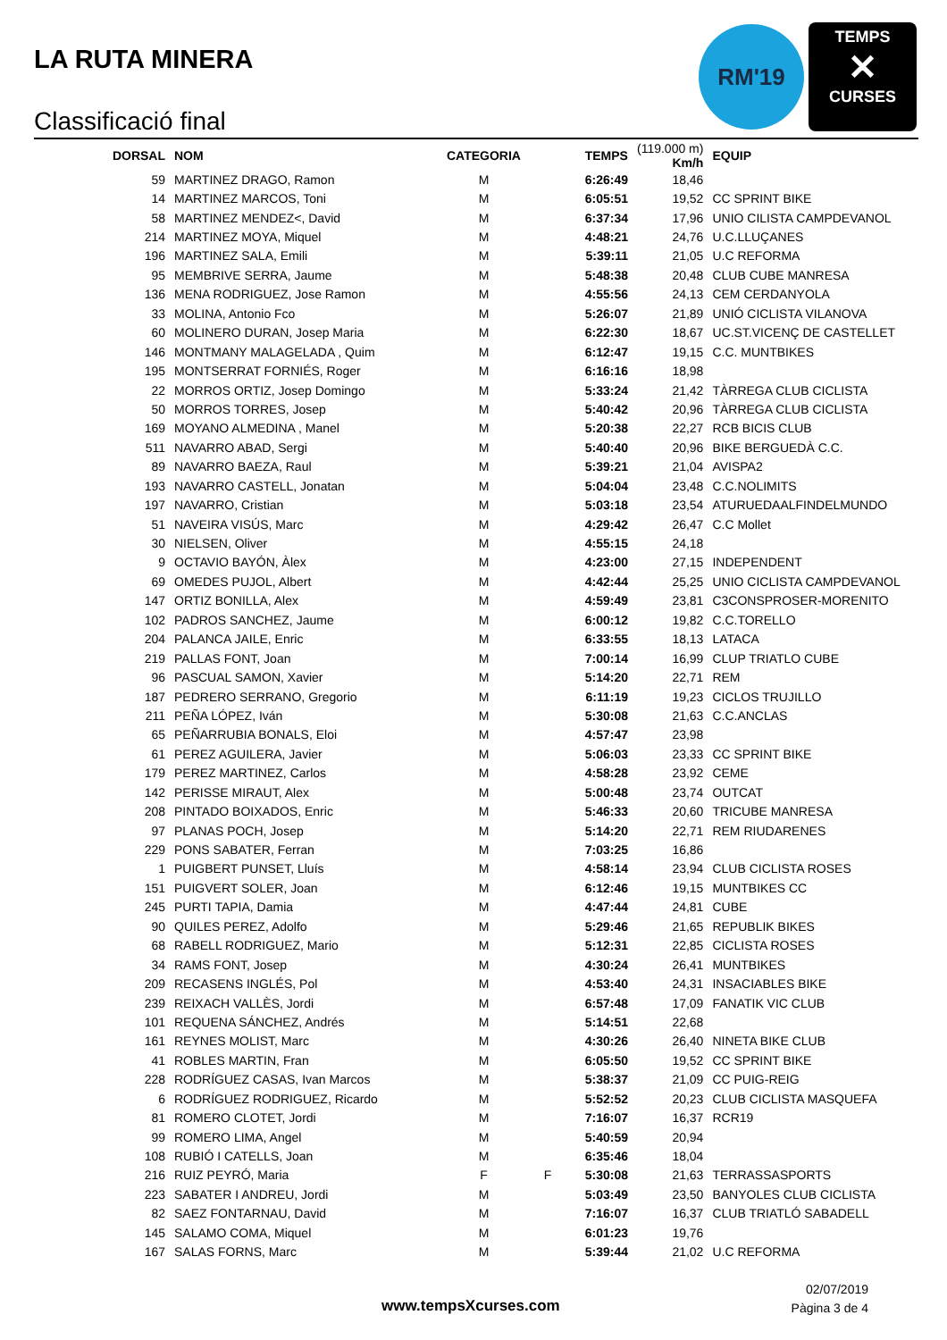LA RUTA MINERA
Classificació final
RM'19
TEMPS
✕
CURSES
| DORSAL | NOM | CATEGORIA | | TEMPS | (119.000 m) Km/h | EQUIP |
| --- | --- | --- | --- | --- | --- | --- |
| 59 | MARTINEZ DRAGO, Ramon | M | | 6:26:49 | 18,46 | |
| 14 | MARTINEZ MARCOS, Toni | M | | 6:05:51 | 19,52 | CC SPRINT BIKE |
| 58 | MARTINEZ MENDEZ<, David | M | | 6:37:34 | 17,96 | UNIO CILISTA CAMPDEVANOL |
| 214 | MARTINEZ MOYA, Miquel | M | | 4:48:21 | 24,76 | U.C.LLUÇANES |
| 196 | MARTINEZ SALA, Emili | M | | 5:39:11 | 21,05 | U.C REFORMA |
| 95 | MEMBRIVE SERRA, Jaume | M | | 5:48:38 | 20,48 | CLUB CUBE MANRESA |
| 136 | MENA RODRIGUEZ, Jose Ramon | M | | 4:55:56 | 24,13 | CEM CERDANYOLA |
| 33 | MOLINA, Antonio Fco | M | | 5:26:07 | 21,89 | UNIÓ CICLISTA VILANOVA |
| 60 | MOLINERO DURAN, Josep Maria | M | | 6:22:30 | 18,67 | UC.ST.VICENÇ DE CASTELLET |
| 146 | MONTMANY MALAGELADA , Quim | M | | 6:12:47 | 19,15 | C.C. MUNTBIKES |
| 195 | MONTSERRAT FORNIÉS, Roger | M | | 6:16:16 | 18,98 | |
| 22 | MORROS ORTIZ, Josep Domingo | M | | 5:33:24 | 21,42 | TÀRREGA CLUB CICLISTA |
| 50 | MORROS TORRES, Josep | M | | 5:40:42 | 20,96 | TÀRREGA CLUB CICLISTA |
| 169 | MOYANO ALMEDINA , Manel | M | | 5:20:38 | 22,27 | RCB BICIS CLUB |
| 511 | NAVARRO ABAD, Sergi | M | | 5:40:40 | 20,96 | BIKE BERGUEDÀ C.C. |
| 89 | NAVARRO BAEZA, Raul | M | | 5:39:21 | 21,04 | AVISPA2 |
| 193 | NAVARRO CASTELL, Jonatan | M | | 5:04:04 | 23,48 | C.C.NOLIMITS |
| 197 | NAVARRO, Cristian | M | | 5:03:18 | 23,54 | ATURUEDAALFINDELMUNDO |
| 51 | NAVEIRA VISÚS, Marc | M | | 4:29:42 | 26,47 | C.C Mollet |
| 30 | NIELSEN, Oliver | M | | 4:55:15 | 24,18 | |
| 9 | OCTAVIO BAYÓN, Àlex | M | | 4:23:00 | 27,15 | INDEPENDENT |
| 69 | OMEDES PUJOL, Albert | M | | 4:42:44 | 25,25 | UNIO CICLISTA CAMPDEVANOL |
| 147 | ORTIZ BONILLA, Alex | M | | 4:59:49 | 23,81 | C3CONSPROSER-MORENITO |
| 102 | PADROS SANCHEZ, Jaume | M | | 6:00:12 | 19,82 | C.C.TORELLO |
| 204 | PALANCA JAILE, Enric | M | | 6:33:55 | 18,13 | LATACA |
| 219 | PALLAS FONT, Joan | M | | 7:00:14 | 16,99 | CLUP TRIATLO CUBE |
| 96 | PASCUAL SAMON, Xavier | M | | 5:14:20 | 22,71 | REM |
| 187 | PEDRERO SERRANO, Gregorio | M | | 6:11:19 | 19,23 | CICLOS TRUJILLO |
| 211 | PEÑA LÓPEZ, Iván | M | | 5:30:08 | 21,63 | C.C.ANCLAS |
| 65 | PEÑARRUBIA BONALS, Eloi | M | | 4:57:47 | 23,98 | |
| 61 | PEREZ AGUILERA, Javier | M | | 5:06:03 | 23,33 | CC SPRINT BIKE |
| 179 | PEREZ MARTINEZ, Carlos | M | | 4:58:28 | 23,92 | CEME |
| 142 | PERISSE MIRAUT, Alex | M | | 5:00:48 | 23,74 | OUTCAT |
| 208 | PINTADO BOIXADOS, Enric | M | | 5:46:33 | 20,60 | TRICUBE MANRESA |
| 97 | PLANAS POCH, Josep | M | | 5:14:20 | 22,71 | REM RIUDARENES |
| 229 | PONS SABATER, Ferran | M | | 7:03:25 | 16,86 | |
| 1 | PUIGBERT PUNSET, Lluís | M | | 4:58:14 | 23,94 | CLUB CICLISTA ROSES |
| 151 | PUIGVERT SOLER, Joan | M | | 6:12:46 | 19,15 | MUNTBIKES CC |
| 245 | PURTI TAPIA, Damia | M | | 4:47:44 | 24,81 | CUBE |
| 90 | QUILES PEREZ, Adolfo | M | | 5:29:46 | 21,65 | REPUBLIK BIKES |
| 68 | RABELL RODRIGUEZ, Mario | M | | 5:12:31 | 22,85 | CICLISTA ROSES |
| 34 | RAMS FONT, Josep | M | | 4:30:24 | 26,41 | MUNTBIKES |
| 209 | RECASENS INGLÉS, Pol | M | | 4:53:40 | 24,31 | INSACIABLES BIKE |
| 239 | REIXACH VALLÈS, Jordi | M | | 6:57:48 | 17,09 | FANATIK VIC CLUB |
| 101 | REQUENA SÁNCHEZ, Andrés | M | | 5:14:51 | 22,68 | |
| 161 | REYNES MOLIST, Marc | M | | 4:30:26 | 26,40 | NINETA BIKE CLUB |
| 41 | ROBLES MARTIN, Fran | M | | 6:05:50 | 19,52 | CC SPRINT BIKE |
| 228 | RODRÍGUEZ CASAS, Ivan Marcos | M | | 5:38:37 | 21,09 | CC PUIG-REIG |
| 6 | RODRÍGUEZ RODRIGUEZ, Ricardo | M | | 5:52:52 | 20,23 | CLUB CICLISTA MASQUEFA |
| 81 | ROMERO CLOTET, Jordi | M | | 7:16:07 | 16,37 | RCR19 |
| 99 | ROMERO LIMA, Angel | M | | 5:40:59 | 20,94 | |
| 108 | RUBIÓ I CATELLS, Joan | M | | 6:35:46 | 18,04 | |
| 216 | RUIZ PEYRÓ, Maria | F | F | 5:30:08 | 21,63 | TERRASSASPORTS |
| 223 | SABATER I ANDREU, Jordi | M | | 5:03:49 | 23,50 | BANYOLES CLUB CICLISTA |
| 82 | SAEZ FONTARNAU, David | M | | 7:16:07 | 16,37 | CLUB TRIATLÓ SABADELL |
| 145 | SALAMO COMA, Miquel | M | | 6:01:23 | 19,76 | |
| 167 | SALAS FORNS, Marc | M | | 5:39:44 | 21,02 | U.C REFORMA |
www.tempsXcurses.com
02/07/2019
Pàgina 3 de 4